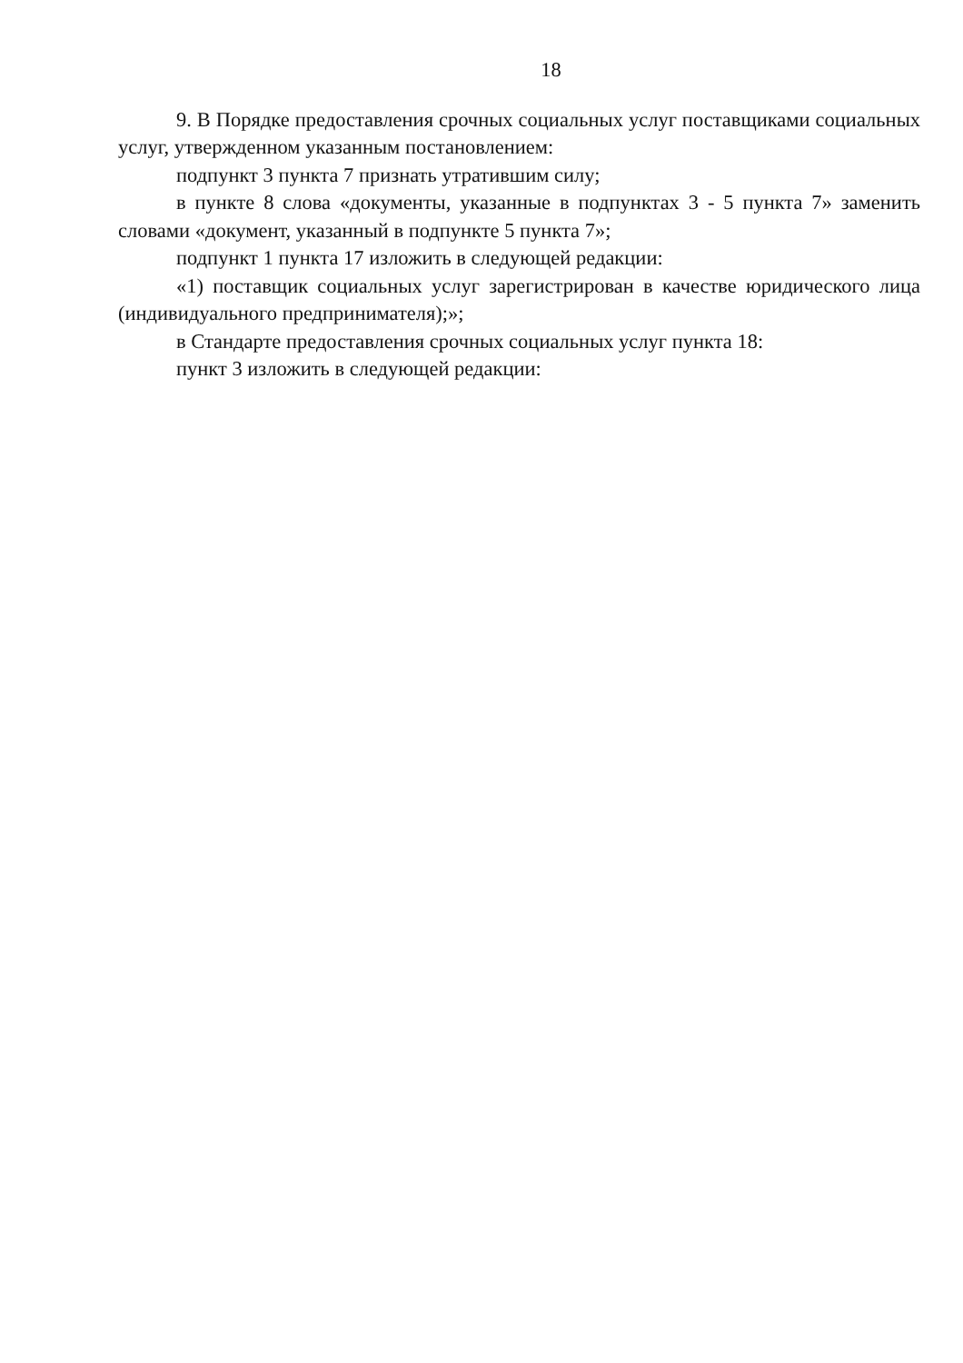18
9. В Порядке предоставления срочных социальных услуг поставщиками социальных услуг, утвержденном указанным постановлением:
подпункт 3 пункта 7 признать утратившим силу;
в пункте 8 слова «документы, указанные в подпунктах 3 - 5 пункта 7» заменить словами «документ, указанный в подпункте 5 пункта 7»;
подпункт 1 пункта 17 изложить в следующей редакции:
«1) поставщик социальных услуг зарегистрирован в качестве юридического лица (индивидуального предпринимателя);»;
в Стандарте предоставления срочных социальных услуг пункта 18:
пункт 3 изложить в следующей редакции: